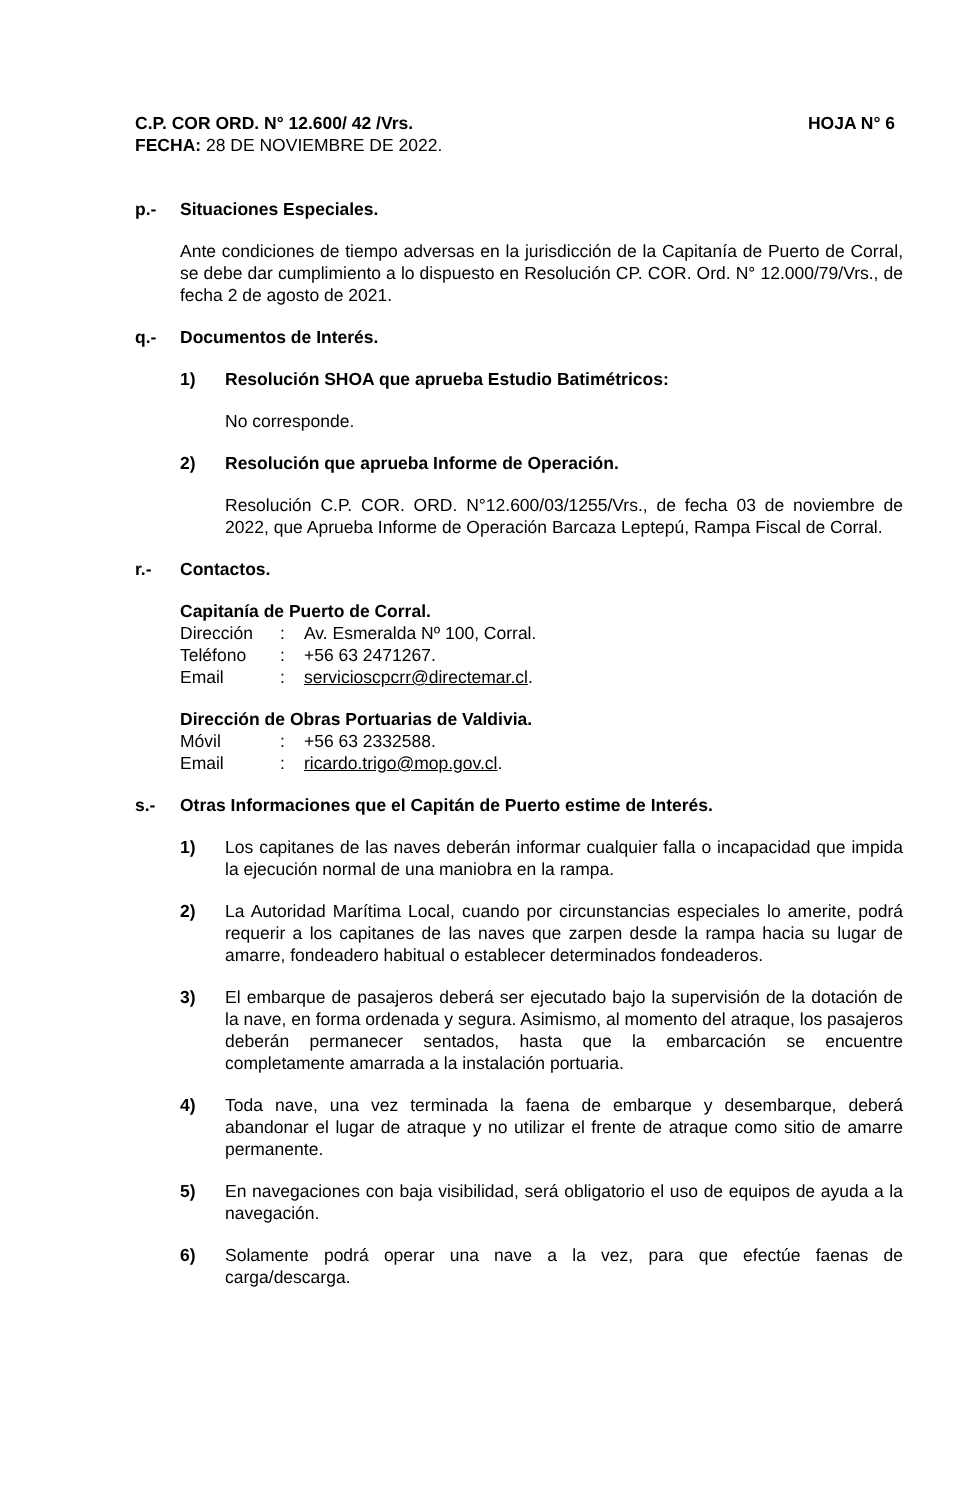C.P. COR ORD. N° 12.600/ 42 /Vrs. HOJA N° 6
FECHA: 28 DE NOVIEMBRE DE 2022.
p.- Situaciones Especiales.
Ante condiciones de tiempo adversas en la jurisdicción de la Capitanía de Puerto de Corral, se debe dar cumplimiento a lo dispuesto en Resolución CP. COR. Ord. N° 12.000/79/Vrs., de fecha 2 de agosto de 2021.
q.- Documentos de Interés.
1) Resolución SHOA que aprueba Estudio Batimétricos:
No corresponde.
2) Resolución que aprueba Informe de Operación.
Resolución C.P. COR. ORD. N°12.600/03/1255/Vrs., de fecha 03 de noviembre de 2022, que Aprueba Informe de Operación Barcaza Leptepú, Rampa Fiscal de Corral.
r.- Contactos.
Capitanía de Puerto de Corral.
| Dirección | : | Av. Esmeralda Nº 100, Corral. |
| Teléfono | : | +56 63 2471267. |
| Email | : | servicioscpcrr@directemar.cl . |
Dirección de Obras Portuarias de Valdivia.
| Móvil | : | +56 63 2332588. |
| Email | : | ricardo.trigo@mop.gov.cl . |
s.- Otras Informaciones que el Capitán de Puerto estime de Interés.
1) Los capitanes de las naves deberán informar cualquier falla o incapacidad que impida la ejecución normal de una maniobra en la rampa.
2) La Autoridad Marítima Local, cuando por circunstancias especiales lo amerite, podrá requerir a los capitanes de las naves que zarpen desde la rampa hacia su lugar de amarre, fondeadero habitual o establecer determinados fondeaderos.
3) El embarque de pasajeros deberá ser ejecutado bajo la supervisión de la dotación de la nave, en forma ordenada y segura. Asimismo, al momento del atraque, los pasajeros deberán permanecer sentados, hasta que la embarcación se encuentre completamente amarrada a la instalación portuaria.
4) Toda nave, una vez terminada la faena de embarque y desembarque, deberá abandonar el lugar de atraque y no utilizar el frente de atraque como sitio de amarre permanente.
5) En navegaciones con baja visibilidad, será obligatorio el uso de equipos de ayuda a la navegación.
6) Solamente podrá operar una nave a la vez, para que efectúe faenas de carga/descarga.